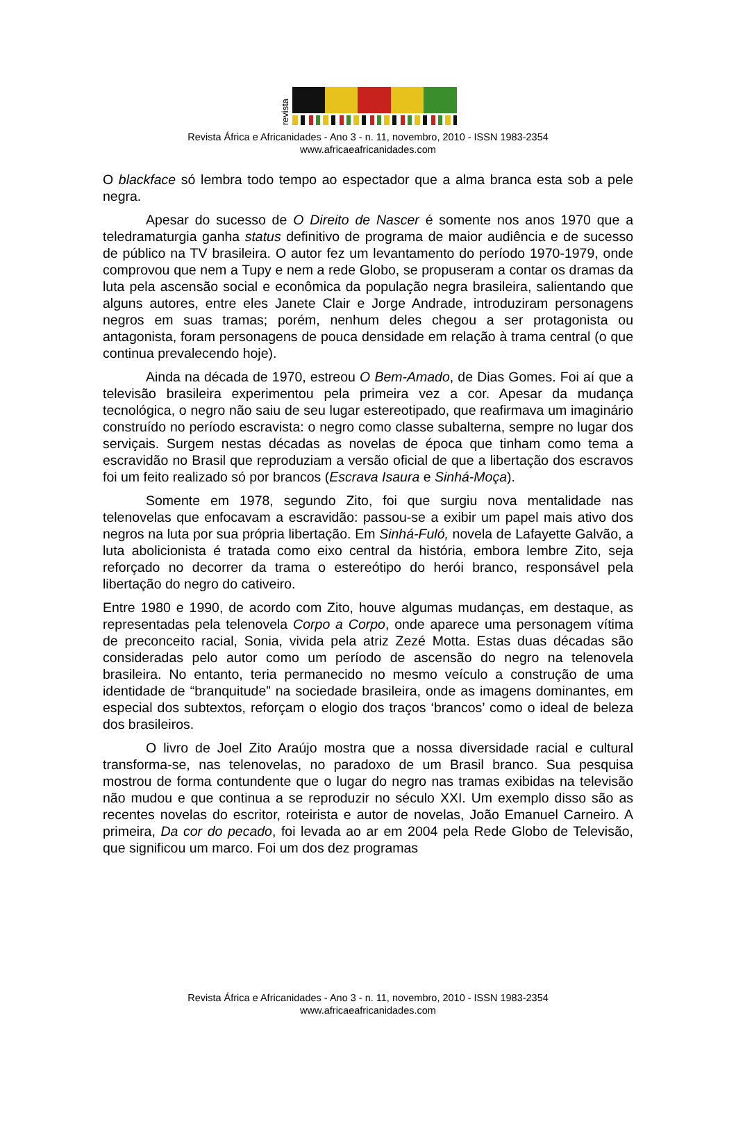revista
Revista África e Africanidades - Ano 3 - n. 11, novembro, 2010 - ISSN 1983-2354
www.africaeafricanidades.com
O blackface só lembra todo tempo ao espectador que a alma branca esta sob a pele negra.
Apesar do sucesso de O Direito de Nascer é somente nos anos 1970 que a teledramaturgia ganha status definitivo de programa de maior audiência e de sucesso de público na TV brasileira. O autor fez um levantamento do período 1970-1979, onde comprovou que nem a Tupy e nem a rede Globo, se propuseram a contar os dramas da luta pela ascensão social e econômica da população negra brasileira, salientando que alguns autores, entre eles Janete Clair e Jorge Andrade, introduziram personagens negros em suas tramas; porém, nenhum deles chegou a ser protagonista ou antagonista, foram personagens de pouca densidade em relação à trama central (o que continua prevalecendo hoje).
Ainda na década de 1970, estreou O Bem-Amado, de Dias Gomes. Foi aí que a televisão brasileira experimentou pela primeira vez a cor. Apesar da mudança tecnológica, o negro não saiu de seu lugar estereotipado, que reafirmava um imaginário construído no período escravista: o negro como classe subalterna, sempre no lugar dos serviçais. Surgem nestas décadas as novelas de época que tinham como tema a escravidão no Brasil que reproduziam a versão oficial de que a libertação dos escravos foi um feito realizado só por brancos (Escrava Isaura e Sinhá-Moça).
Somente em 1978, segundo Zito, foi que surgiu nova mentalidade nas telenovelas que enfocavam a escravidão: passou-se a exibir um papel mais ativo dos negros na luta por sua própria libertação. Em Sinhá-Fuló, novela de Lafayette Galvão, a luta abolicionista é tratada como eixo central da história, embora lembre Zito, seja reforçado no decorrer da trama o estereótipo do herói branco, responsável pela libertação do negro do cativeiro.
Entre 1980 e 1990, de acordo com Zito, houve algumas mudanças, em destaque, as representadas pela telenovela Corpo a Corpo, onde aparece uma personagem vítima de preconceito racial, Sonia, vivida pela atriz Zezé Motta. Estas duas décadas são consideradas pelo autor como um período de ascensão do negro na telenovela brasileira. No entanto, teria permanecido no mesmo veículo a construção de uma identidade de “branquitude” na sociedade brasileira, onde as imagens dominantes, em especial dos subtextos, reforçam o elogio dos traços ‘brancos’ como o ideal de beleza dos brasileiros.
O livro de Joel Zito Araújo mostra que a nossa diversidade racial e cultural transforma-se, nas telenovelas, no paradoxo de um Brasil branco. Sua pesquisa mostrou de forma contundente que o lugar do negro nas tramas exibidas na televisão não mudou e que continua a se reproduzir no século XXI. Um exemplo disso são as recentes novelas do escritor, roteirista e autor de novelas, João Emanuel Carneiro. A primeira, Da cor do pecado, foi levada ao ar em 2004 pela Rede Globo de Televisão, que significou um marco. Foi um dos dez programas
Revista África e Africanidades - Ano 3 - n. 11, novembro, 2010 - ISSN 1983-2354
www.africaeafricanidades.com